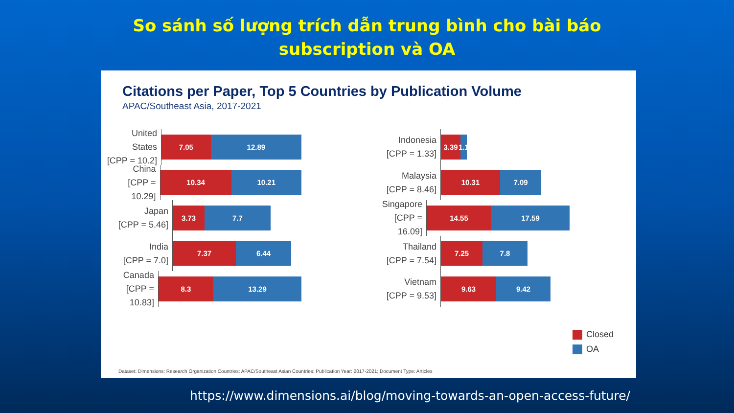So sánh số lượng trích dẫn trung bình cho bài báo
subscription và OA
Citations per Paper, Top 5 Countries by Publication Volume
APAC/Southeast Asia, 2017-2021
United States
[CPP = 10.2]
7.05 12.89
China
[CPP = 10.29]
10.34 10.21
Japan
[CPP = 5.46]
3.73 7.7
India
[CPP = 7.0]
7.37 6.44
Canada
[CPP = 10.83]
8.3 13.29
Indonesia
[CPP = 1.33]
3.39
1.1
Malaysia
[CPP = 8.46]
10.31 7.09
Singapore
[CPP = 16.09]
14.55 17.59
Thailand
[CPP = 7.54]
7.25 7.8
Vietnam
[CPP = 9.53]
9.63 9.42
Closed
OA
Dataset: Dimensions; Research Organization Countries: APAC/Southeast Asian Countries; Publication Year: 2017-2021; Document Type: Articles
https://www.dimensions.ai/blog/moving-towards-an-open-access-future/